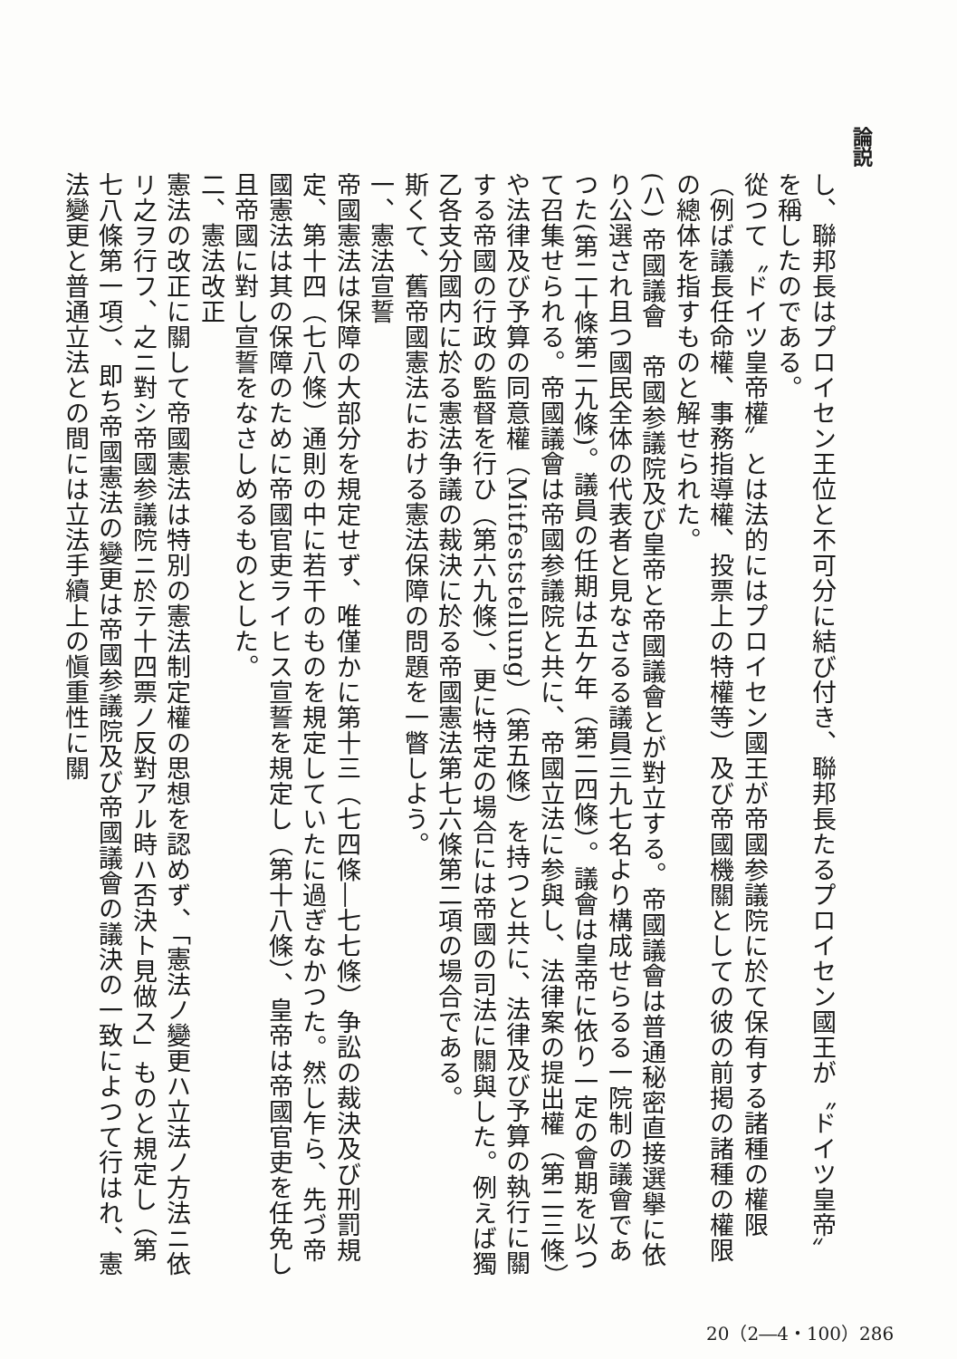論説
し、聯邦長はプロイセン王位と不可分に結び付き、聯邦長たるプロイセン國王が〝ドイツ皇帝〟を稱したのである。
從つて〝ドイツ皇帝權〟とは法的にはプロイセン國王が帝國参議院に於て保有する諸種の權限（例ば議長任命權、事務指導權、投票上の特權等）及び帝國機關としての彼の前掲の諸種の權限の總体を指すものと解せられた。
(ハ) 帝國議會　帝國参議院及び皇帝と帝國議會とが對立する。帝國議會は普通秘密直接選擧に依り公選され且つ國民全体の代表者と見なさるる議員三九七名より構成せらるる一院制の議會であつた(第二十條第二九條)。議員の任期は五ケ年（第二四條）。議會は皇帝に依り一定の會期を以つて召集せられる。帝國議會は帝國参議院と共に、帝國立法に参與し、法律案の提出權（第二三條）や法律及び予算の同意權（Mitfeststellung）（第五條）を持つと共に、法律及び予算の執行に關する帝國の行政の監督を行ひ（第六九條）、更に特定の場合には帝國の司法に關與した。例えば獨乙各支分國内に於る憲法争議の裁決に於る帝國憲法第七六條第二項の場合である。
斯くて、舊帝國憲法における憲法保障の問題を一瞥しよう。
一、憲法宣誓
帝國憲法は保障の大部分を規定せず、唯僅かに第十三（七四條―七七條）争訟の裁決及び刑罰規定、第十四（七八條）通則の中に若干のものを規定していたに過ぎなかつた。然し乍ら、先づ帝國憲法は其の保障のために帝國官吏ライヒス宣誓を規定し（第十八條）、皇帝は帝國官吏を任免し且帝國に對し宣誓をなさしめるものとした。
二、憲法改正
憲法の改正に關して帝國憲法は特別の憲法制定權の思想を認めず、「憲法ノ變更ハ立法ノ方法ニ依リ之ヲ行フ、之ニ對シ帝國参議院ニ於テ十四票ノ反對アル時ハ否決ト見做ス」ものと規定し（第七八條第一項）、即ち帝國憲法の變更は帝國参議院及び帝國議會の議決の一致によつて行はれ、憲法變更と普通立法との間には立法手續上の愼重性に關
20（2―4・100）286